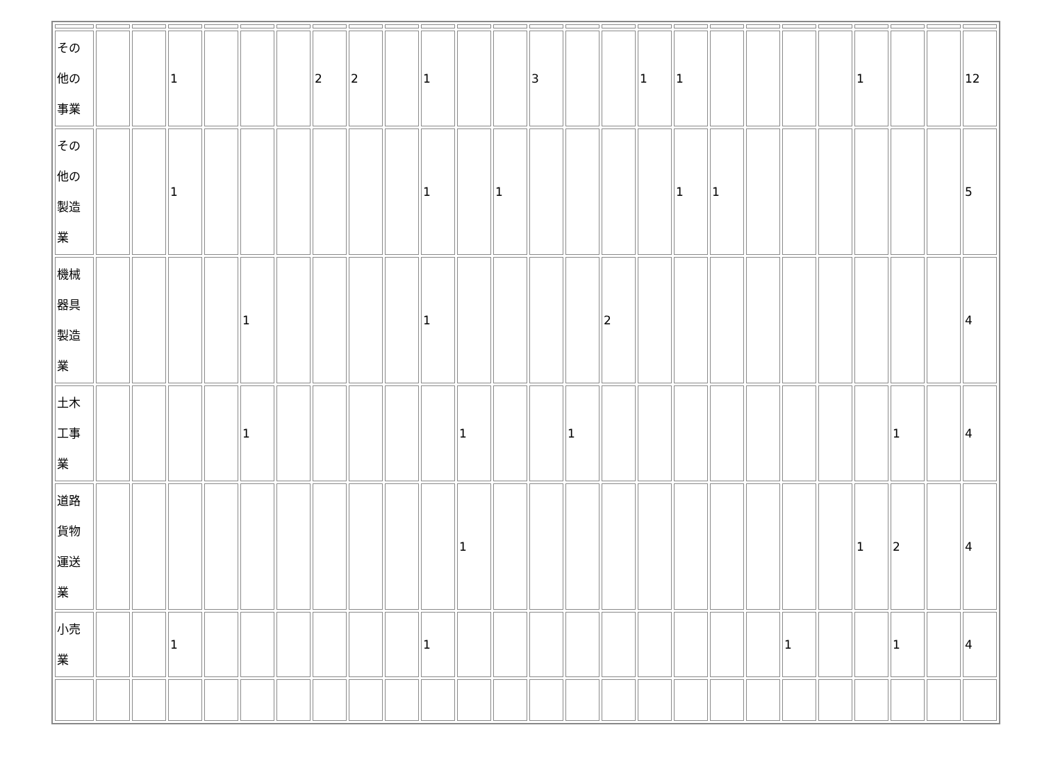| その他の事業 | | | 1 | | | | 2 | 2 | | 1 | | | 3 | | | 1 | 1 | | | | | 1 | | | 12 |
| その他の製造業 | | | 1 | | | | | | | 1 | | 1 | | | | | 1 | 1 | | | | | | | 5 |
| 機械器具製造業 | | | | | 1 | | | | | 1 | | | | | 2 | | | | | | | | | | 4 |
| 土木工事業 | | | | | 1 | | | | | | 1 | | | 1 | | | | | | | | | 1 | | 4 |
| 道路貨物運送業 | | | | | | | | | | | 1 | | | | | | | | | | | 1 | 2 | | 4 |
| 小売業 | | | 1 | | | | | | | 1 | | | | | | | | | | 1 | | | 1 | | 4 |